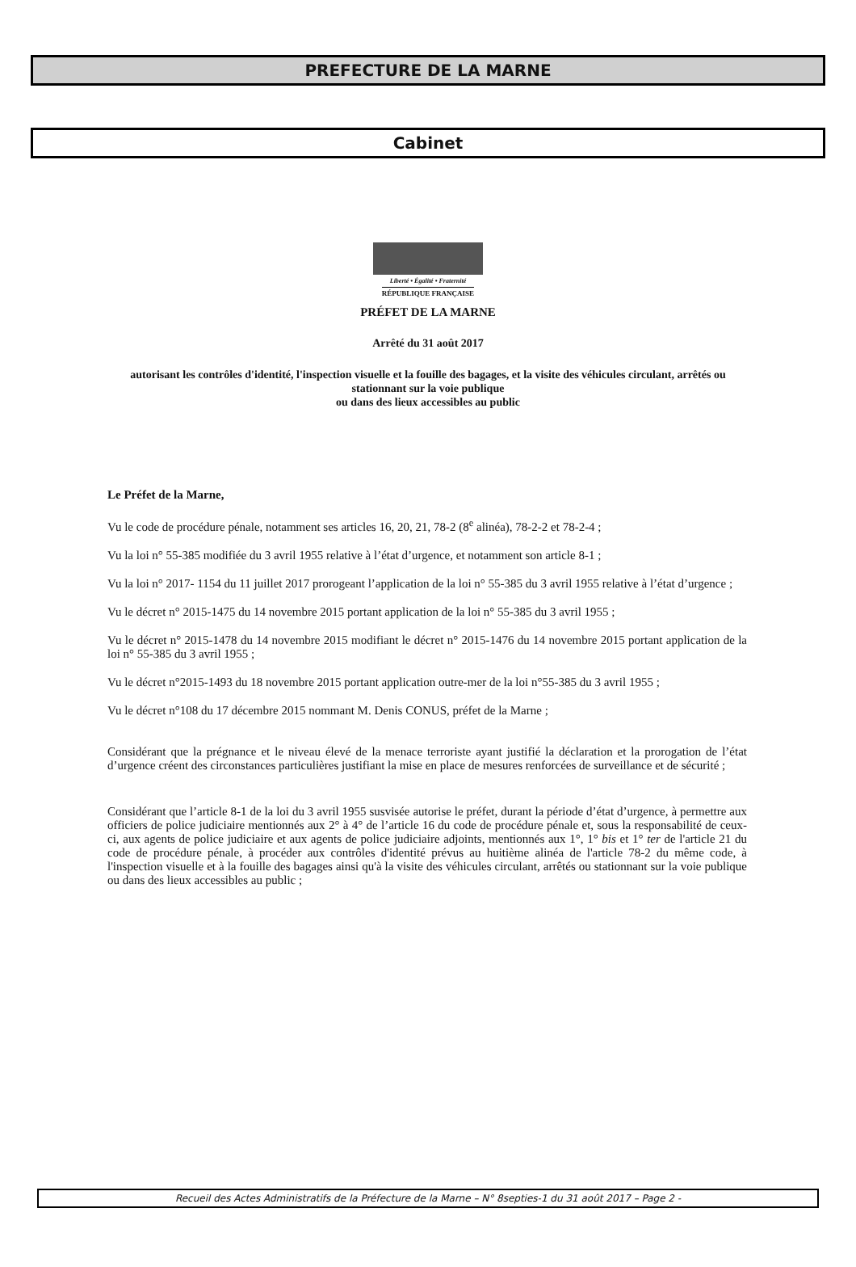PREFECTURE DE LA MARNE
Cabinet
Liberté • Égalité • Fraternité
RÉPUBLIQUE FRANÇAISE
PRÉFET DE LA MARNE
Arrêté du 31 août 2017
autorisant les contrôles d'identité, l'inspection visuelle et la fouille des bagages, et la visite des véhicules circulant, arrêtés ou stationnant sur la voie publique
ou dans des lieux accessibles au public
Le Préfet de la Marne,
Vu le code de procédure pénale, notamment ses articles 16, 20, 21, 78-2 (8<sup>e</sup> alinéa), 78-2-2 et 78-2-4 ;
Vu la loi n° 55-385 modifiée du 3 avril 1955 relative à l’état d’urgence, et notamment son article 8-1 ;
Vu la loi n° 2017- 1154 du 11 juillet 2017 prorogeant l’application de la loi n° 55-385 du 3 avril 1955 relative à l’état d’urgence ;
Vu le décret n° 2015-1475 du 14 novembre 2015 portant application de la loi n° 55-385 du 3 avril 1955 ;
Vu le décret n° 2015-1478 du 14 novembre 2015 modifiant le décret n° 2015-1476 du 14 novembre 2015 portant application de la loi n° 55-385 du 3 avril 1955 ;
Vu le décret n°2015-1493 du 18 novembre 2015 portant application outre-mer de la loi n°55-385 du 3 avril 1955 ;
Vu le décret n°108 du 17 décembre 2015 nommant M. Denis CONUS, préfet de la Marne ;
Considérant que la prégnance et le niveau élevé de la menace terroriste ayant justifié la déclaration et la prorogation de l’état d’urgence créent des circonstances particulières justifiant la mise en place de mesures renforcées de surveillance et de sécurité ;
Considérant que l’article 8-1 de la loi du 3 avril 1955 susvisée autorise le préfet, durant la période d’état d’urgence, à permettre aux officiers de police judiciaire mentionnés aux 2° à 4° de l’article 16 du code de procédure pénale et, sous la responsabilité de ceux-ci, aux agents de police judiciaire et aux agents de police judiciaire adjoints, mentionnés aux 1°, 1° bis et 1° ter de l'article 21 du code de procédure pénale, à procéder aux contrôles d'identité prévus au huitième alinéa de l'article 78-2 du même code, à l'inspection visuelle et à la fouille des bagages ainsi qu'à la visite des véhicules circulant, arrêtés ou stationnant sur la voie publique ou dans des lieux accessibles au public ;
Recueil des Actes Administratifs de la Préfecture de la Marne – N° 8septies-1 du 31 août 2017 – Page 2 -